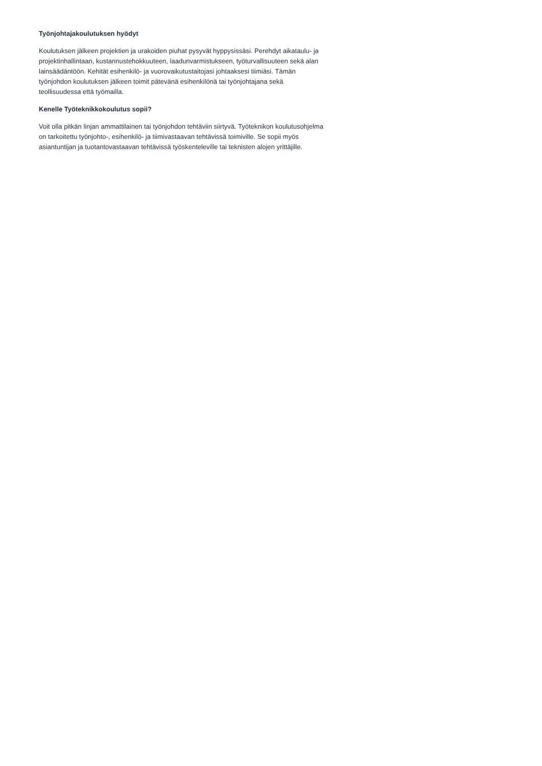Työnjohtajakoulutuksen hyödyt
Koulutuksen jälkeen projektien ja urakoiden piuhat pysyvät hyppysissäsi. Perehdyt aikataulu- ja projektinhallintaan, kustannustehokkuuteen, laadunvarmistukseen, työturvallisuuteen sekä alan lainsäädäntöön. Kehität esihenkilö- ja vuorovaikutustaitojasi johtaaksesi tiimiäsi. Tämän työnjohdon koulutuksen jälkeen toimit pätevänä esihenkilönä tai työnjohtajana sekä teollisuudessa että työmailla.
Kenelle Työteknikkokoulutus sopii?
Voit olla pitkän linjan ammattilainen tai työnjohdon tehtäviin siirtyvä. Työteknikon koulutusohjelma on tarkoitettu työnjohto-, esihenkilö- ja tiimivastaavan tehtävissä toimiville. Se sopii myös asiantuntijan ja tuotantovastaavan tehtävissä työskenteleville tai teknisten alojen yrittäjille.